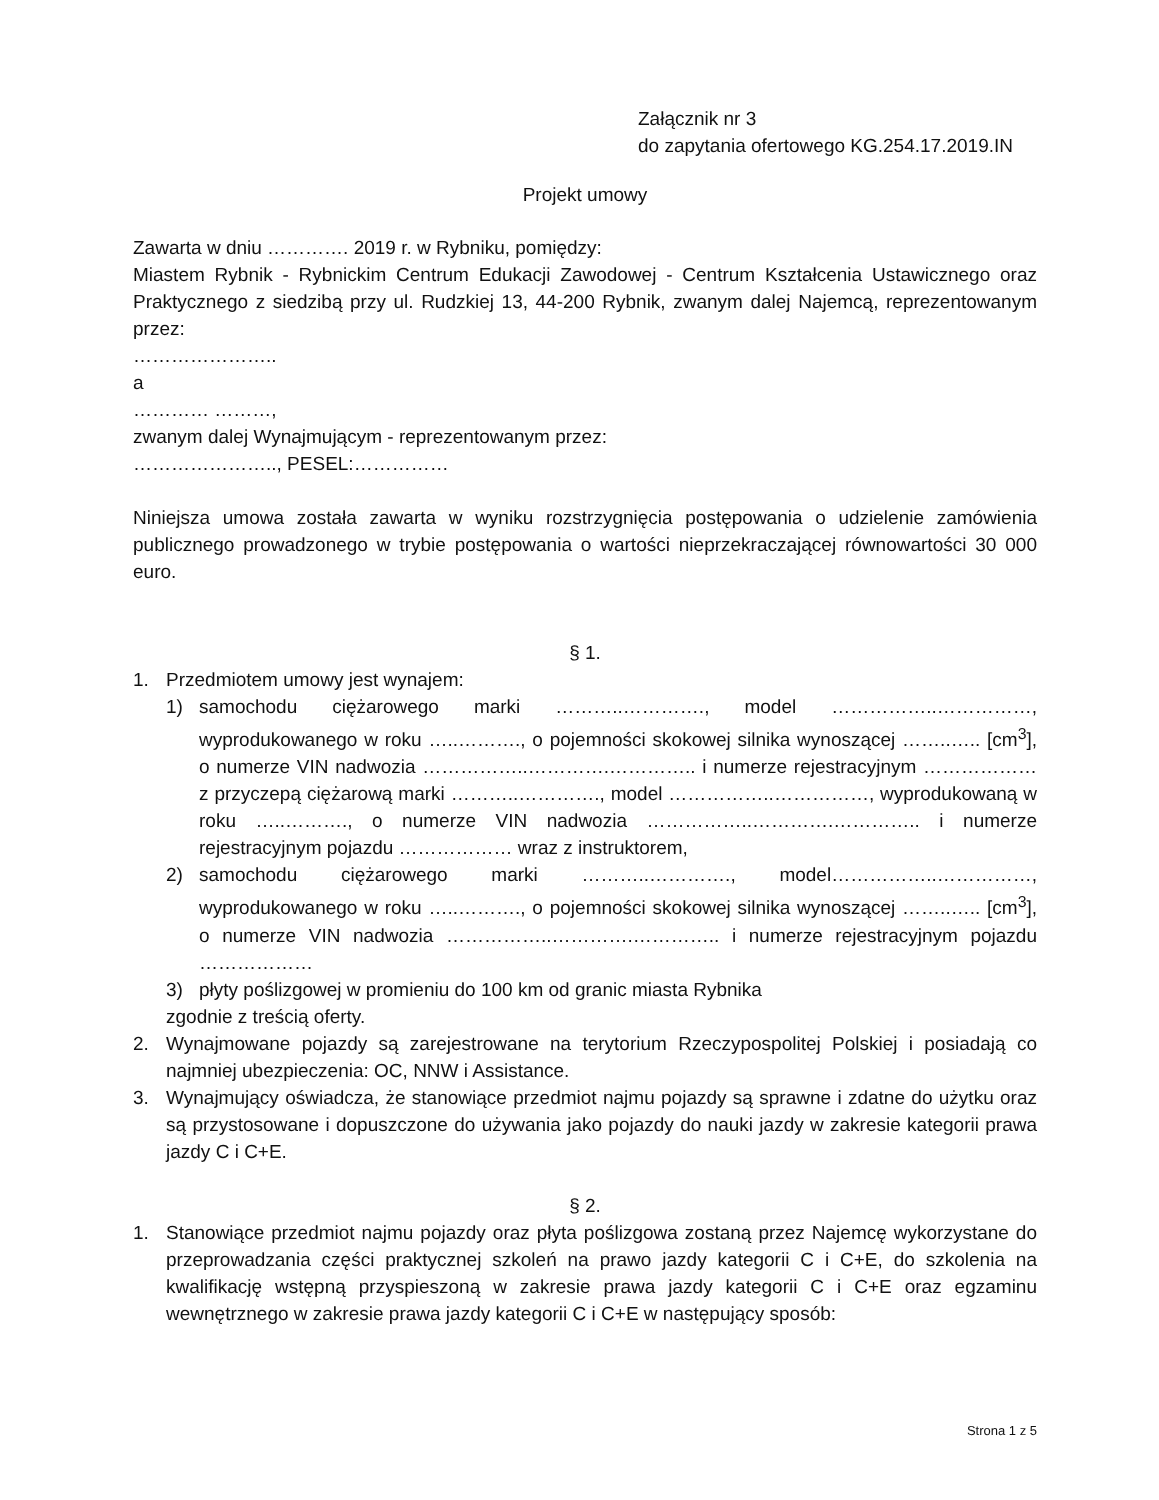Załącznik nr 3
do zapytania ofertowego KG.254.17.2019.IN
Projekt umowy
Zawarta w dniu …………. 2019 r. w Rybniku, pomiędzy:
Miastem Rybnik - Rybnickim Centrum Edukacji Zawodowej - Centrum Kształcenia Ustawicznego oraz Praktycznego z siedzibą przy ul. Rudzkiej 13, 44-200 Rybnik, zwanym dalej Najemcą, reprezentowanym przez:
…………………..
a
………… ………,
zwanym dalej Wynajmującym - reprezentowanym przez:
………………….., PESEL:……………
Niniejsza umowa została zawarta w wyniku rozstrzygnięcia postępowania o udzielenie zamówienia publicznego prowadzonego w trybie postępowania o wartości nieprzekraczającej równowartości 30 000 euro.
§ 1.
1. Przedmiotem umowy jest wynajem:
1) samochodu ciężarowego marki ………..…………., model ……………..……………, wyprodukowanego w roku …..………., o pojemności skokowej silnika wynoszącej ……..….. [cm<sup>3</sup>], o numerze VIN nadwozia ……………..………….………….. i numerze rejestracyjnym ……………… z przyczepą ciężarową marki ………..…………., model ……………..……………, wyprodukowaną w roku …..………., o numerze VIN nadwozia ……………..………….………….. i numerze rejestracyjnym pojazdu ……………… wraz z instruktorem,
2) samochodu ciężarowego marki ………..…………., model……………..……………, wyprodukowanego w roku …..………., o pojemności skokowej silnika wynoszącej ……..….. [cm<sup>3</sup>], o numerze VIN nadwozia ……………..………….………….. i numerze rejestracyjnym pojazdu ………………
3) płyty poślizgowej w promieniu do 100 km od granic miasta Rybnika
zgodnie z treścią oferty.
2. Wynajmowane pojazdy są zarejestrowane na terytorium Rzeczypospolitej Polskiej i posiadają co najmniej ubezpieczenia: OC, NNW i Assistance.
3. Wynajmujący oświadcza, że stanowiące przedmiot najmu pojazdy są sprawne i zdatne do użytku oraz są przystosowane i dopuszczone do używania jako pojazdy do nauki jazdy w zakresie kategorii prawa jazdy C i C+E.
§ 2.
1. Stanowiące przedmiot najmu pojazdy oraz płyta poślizgowa zostaną przez Najemcę wykorzystane do przeprowadzania części praktycznej szkoleń na prawo jazdy kategorii C i C+E, do szkolenia na kwalifikację wstępną przyspieszoną w zakresie prawa jazdy kategorii C i C+E oraz egzaminu wewnętrznego w zakresie prawa jazdy kategorii C i C+E w następujący sposób:
Strona 1 z 5